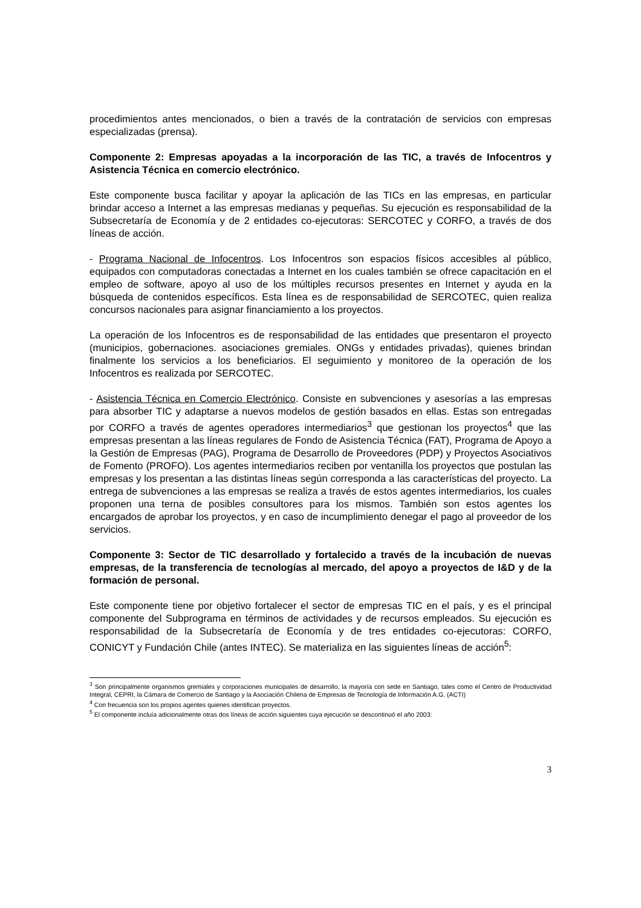procedimientos antes mencionados, o bien a través de la contratación de servicios con empresas especializadas (prensa).
Componente 2: Empresas apoyadas a la incorporación de las TIC, a través de Infocentros y Asistencia Técnica en comercio electrónico.
Este componente busca facilitar y apoyar la aplicación de las TICs en las empresas, en particular brindar acceso a Internet a las empresas medianas y pequeñas. Su ejecución es responsabilidad de la Subsecretaría de Economía y de 2 entidades co-ejecutoras: SERCOTEC y CORFO, a través de dos líneas de acción.
- Programa Nacional de Infocentros. Los Infocentros son espacios físicos accesibles al público, equipados con computadoras conectadas a Internet en los cuales también se ofrece capacitación en el empleo de software, apoyo al uso de los múltiples recursos presentes en Internet y ayuda en la búsqueda de contenidos específicos. Esta línea es de responsabilidad de SERCOTEC, quien realiza concursos nacionales para asignar financiamiento a los proyectos.
La operación de los Infocentros es de responsabilidad de las entidades que presentaron el proyecto (municipios, gobernaciones. asociaciones gremiales. ONGs y entidades privadas), quienes brindan finalmente los servicios a los beneficiarios. El seguimiento y monitoreo de la operación de los Infocentros es realizada por SERCOTEC.
- Asistencia Técnica en Comercio Electrónico. Consiste en subvenciones y asesorías a las empresas para absorber TIC y adaptarse a nuevos modelos de gestión basados en ellas. Estas son entregadas por CORFO a través de agentes operadores intermediarios<sup>3</sup> que gestionan los proyectos<sup>4</sup> que las empresas presentan a las líneas regulares de Fondo de Asistencia Técnica (FAT), Programa de Apoyo a la Gestión de Empresas (PAG), Programa de Desarrollo de Proveedores (PDP) y Proyectos Asociativos de Fomento (PROFO). Los agentes intermediarios reciben por ventanilla los proyectos que postulan las empresas y los presentan a las distintas líneas según corresponda a las características del proyecto. La entrega de subvenciones a las empresas se realiza a través de estos agentes intermediarios, los cuales proponen una terna de posibles consultores para los mismos. También son estos agentes los encargados de aprobar los proyectos, y en caso de incumplimiento denegar el pago al proveedor de los servicios.
Componente 3: Sector de TIC desarrollado y fortalecido a través de la incubación de nuevas empresas, de la transferencia de tecnologías al mercado, del apoyo a proyectos de I&D y de la formación de personal.
Este componente tiene por objetivo fortalecer el sector de empresas TIC en el país, y es el principal componente del Subprograma en términos de actividades y de recursos empleados. Su ejecución es responsabilidad de la Subsecretaría de Economía y de tres entidades co-ejecutoras: CORFO, CONICYT y Fundación Chile (antes INTEC). Se materializa en las siguientes líneas de acción<sup>5</sup>:
<sup>3</sup> Son principalmente organismos gremiales y corporaciones municipales de desarrollo, la mayoría con sede en Santiago, tales como el Centro de Productividad Integral, CEPRI, la Cámara de Comercio de Santiago y la Asociación Chilena de Empresas de Tecnología de Información A.G. (ACTI)
<sup>4</sup> Con frecuencia son los propios agentes quienes identifican proyectos.
<sup>5</sup> El componente incluía adicionalmente otras dos líneas de acción siguientes cuya ejecución se descontinuó el año 2003:
3